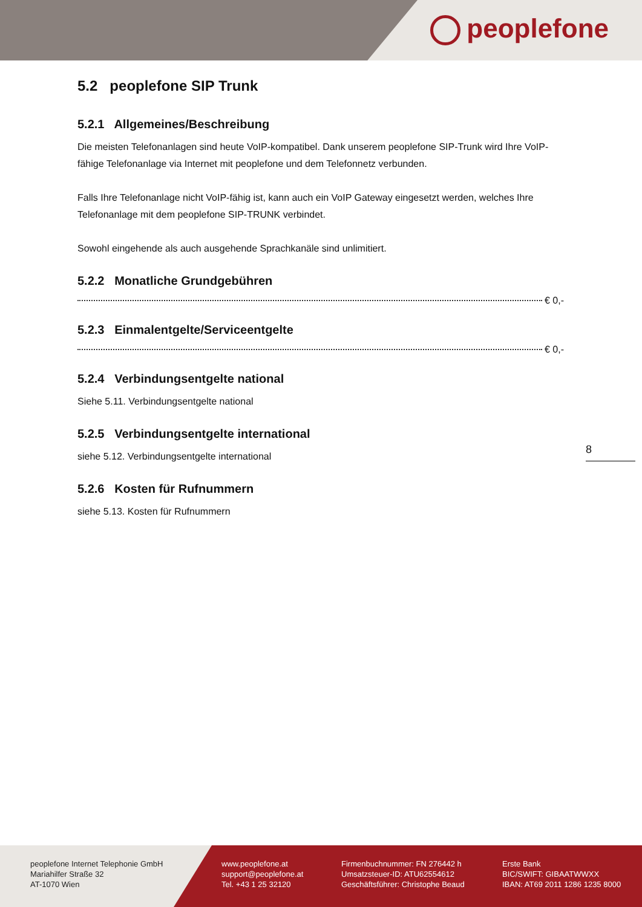peoplefone
5.2 peoplefone SIP Trunk
5.2.1 Allgemeines/Beschreibung
Die meisten Telefonanlagen sind heute VoIP-kompatibel. Dank unserem peoplefone SIP-Trunk wird Ihre VoIP-fähige Telefonanlage via Internet mit peoplefone und dem Telefonnetz verbunden.
Falls Ihre Telefonanlage nicht VoIP-fähig ist, kann auch ein VoIP Gateway eingesetzt werden, welches Ihre Telefonanlage mit dem peoplefone SIP-TRUNK verbindet.
Sowohl eingehende als auch ausgehende Sprachkanäle sind unlimitiert.
5.2.2 Monatliche Grundgebühren
€ 0,-
5.2.3 Einmalentgelte/Serviceentgelte
€ 0,-
5.2.4 Verbindungsentgelte national
Siehe 5.11. Verbindungsentgelte national
5.2.5 Verbindungsentgelte international
siehe 5.12. Verbindungsentgelte international
5.2.6 Kosten für Rufnummern
siehe 5.13. Kosten für Rufnummern
8
peoplefone Internet Telephonie GmbH
Mariahilfer Straße 32
AT-1070 Wien
www.peoplefone.at
support@peoplefone.at
Tel. +43 1 25 32120
Firmenbuchnummer: FN 276442 h
Umsatzsteuer-ID: ATU62554612
Geschäftsführer: Christophe Beaud
Erste Bank
BIC/SWIFT: GIBAATWWXX
IBAN: AT69 2011 1286 1235 8000